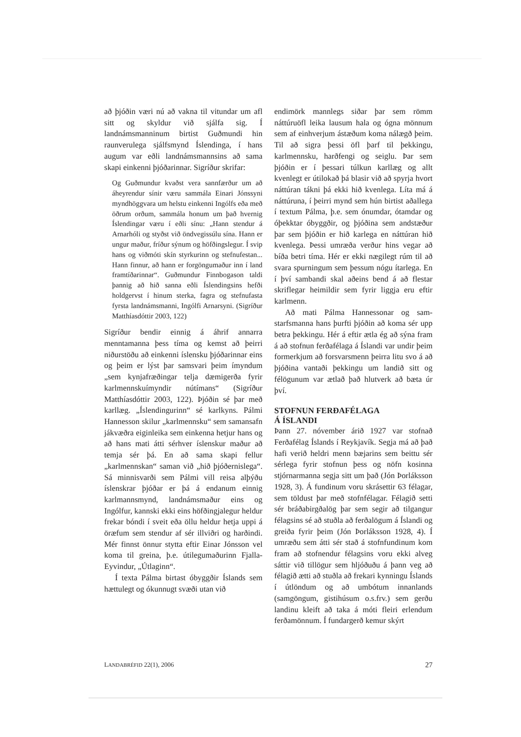að þjóðin væri nú að vakna til vitundar um afl sitt og skyldur við sjálfa sig. Í landnámsmanninum birtist Guðmundi hin raunverulega sjálfsmynd Íslendinga, í hans augum var eðli landnámsmannsins að sama skapi einkenni þjóðarinnar. Sigríður skrifar:
Og Guðmundur kvaðst vera sannfærður um að áheyrendur sínir væru sammála Einari Jónssyni myndhöggvara um helstu einkenni Ingólfs eða með öðrum orðum, sammála honum um það hvernig Íslendingar væru í eðli sínu: „Hann stendur á Arnarhóli og styðst við öndvegissúlu sína. Hann er ungur maður, fríður sýnum og höfðingslegur. Í svip hans og viðmóti skín styrkurinn og stefnufestan... Hann finnur, að hann er forgöngumaður inn í land framtíðarinnar“. Guðmundur Finnbogason taldi þannig að hið sanna eðli Íslendingsins hefði holdgervst í hinum sterka, fagra og stefnufasta fyrsta landnámsmanni, Ingólfi Arnarsyni. (Sigríður Matthíasdóttir 2003, 122)
Sigríður bendir einnig á áhrif annarra menntamanna þess tíma og kemst að þeirri niðurstöðu að einkenni íslensku þjóðarinnar eins og þeim er lýst þar samsvari þeim ímyndum „sem kynjafræðingar telja dæmigerða fyrir karlmennskuímyndir nútímans“ (Sigríður Matthíasdóttir 2003, 122). Þjóðin sé þar með karllæg. „Íslendingurinn“ sé karlkyns. Pálmi Hannesson skilur „karlmennsku“ sem samansafn jákvæðra eiginleika sem einkenna hetjur hans og að hans mati átti sérhver íslenskur maður að temja sér þá. En að sama skapi fellur „karlmennskan“ saman við „hið þjóðernislega“. Sá minnisvarði sem Pálmi vill reisa alþýðu íslenskrar þjóðar er þá á endanum einnig karlmannsmynd, landnámsmaður eins og Ingólfur, kannski ekki eins höfðingjalegur heldur frekar bóndi í sveit eða öllu heldur hetja uppi á öræfum sem stendur af sér illviðri og harðindi. Mér finnst önnur stytta eftir Einar Jónsson vel koma til greina, þ.e. útilegumaðurinn Fjalla-Eyvindur, „Útlaginn“.
Í texta Pálma birtast óbyggðir Íslands sem hættulegt og ókunnugt svæði utan við
endimörk mannlegs siðar þar sem römm náttúruöfl leika lausum hala og ógna mönnum sem af einhverjum ástæðum koma nálægð þeim. Til að sigra þessi öfl þarf til þekkingu, karlmennsku, harðfengi og seiglu. Þar sem þjóðin er í þessari túlkun karllæg og allt kvenlegt er útilokað þá blasir við að spyrja hvort náttúran tákni þá ekki hið kvenlega. Líta má á náttúruna, í þeirri mynd sem hún birtist aðallega í textum Pálma, þ.e. sem ónumdar, ótamdar og óþekktar óbyggðir, og þjóðina sem andstæður þar sem þjóðin er hið karlega en náttúran hið kvenlega. Þessi umræða verður hins vegar að bíða betri tíma. Hér er ekki nægilegt rúm til að svara spurningum sem þessum nógu ítarlega. En í því sambandi skal aðeins bend á að flestar skriflegar heimildir sem fyrir liggja eru eftir karlmenn.
Að mati Pálma Hannessonar og sam-starfsmanna hans þurfti þjóðin að koma sér upp betra þekkingu. Hér á eftir ætla ég að sýna fram á að stofnun ferðafélaga á Íslandi var undir þeim formerkjum að forsvarsmenn þeirra litu svo á að þjóðina vantaði þekkingu um landið sitt og félögunum var ætlað það hlutverk að bæta úr því.
STOFNUN FERÐAFÉLAGA
Á ÍSLANDI
Þann 27. nóvember árið 1927 var stofnað Ferðafélag Íslands í Reykjavík. Segja má að það hafi verið heldri menn bæjarins sem beittu sér sérlega fyrir stofnun þess og nöfn kosinna stjórnarmanna segja sitt um það (Jón Þorláksson 1928, 3). Á fundinum voru skrásettir 63 félagar, sem töldust þar með stofnfélagar. Félagið setti sér bráðabirgðalög þar sem segir að tilgangur félagsins sé að stuðla að ferðalögum á Íslandi og greiða fyrir þeim (Jón Þorláksson 1928, 4). Í umræðu sem átti sér stað á stofnfundinum kom fram að stofnendur félagsins voru ekki alveg sáttir við tillögur sem hljóðuðu á þann veg að félagið ætti að stuðla að frekari kynningu Íslands í útlöndum og að umbótum innanlands (samgöngum, gistihúsum o.s.frv.) sem gerðu landinu kleift að taka á móti fleiri erlendum ferðamönnum. Í fundargerð kemur skýrt
LANDABRÉFID 22(1), 2006 27